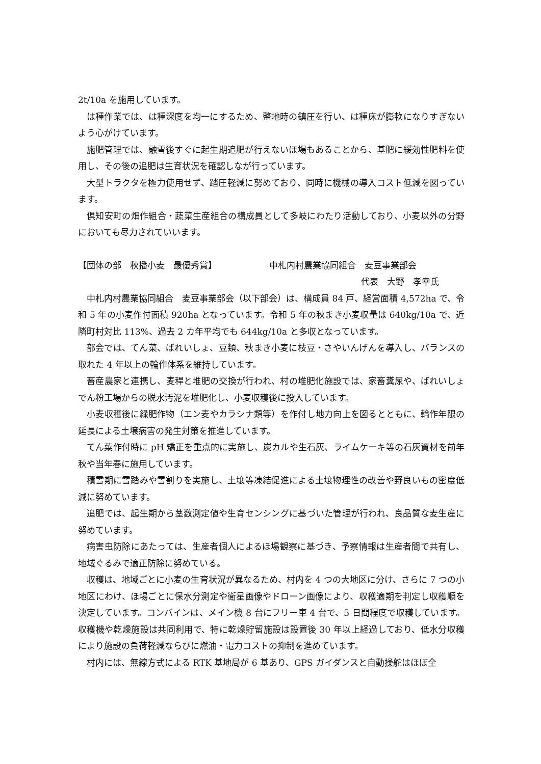2t/10a を施用しています。
は種作業では、は種深度を均一にするため、整地時の鎮圧を行い、は種床が膨軟になりすぎないよう心がけています。
施肥管理では、融雪後すぐに起生期追肥が行えないほ場もあることから、基肥に緩効性肥料を使用し、その後の追肥は生育状況を確認しなが行っています。
大型トラクタを極力使用せず、踏圧軽減に努めており、同時に機械の導入コスト低減を図っています。
倶知安町の畑作組合・蔬菜生産組合の構成員として多岐にわたり活動しており、小麦以外の分野においても尽力されていいます。
【団体の部　秋播小麦　最優秀賞】 中札内村農業協同組合　麦豆事業部会
代表　大野　孝幸氏
中札内村農業協同組合　麦豆事業部会（以下部会）は、構成員 84 戸、経営面積 4,572ha で、令和 5 年の小麦作付面積 920ha となっています。令和 5 年の秋まき小麦収量は 640kg/10a で、近隣町村対比 113%、過去 2 カ年平均でも 644kg/10a と多収となっています。
部会では、てん菜、ばれいしょ、豆類、秋まき小麦に枝豆・さやいんげんを導入し、バランスの取れた 4 年以上の輪作体系を維持しています。
畜産農家と連携し、麦稈と堆肥の交換が行われ、村の堆肥化施設では、家畜糞尿や、ばれいしょでん粉工場からの脱水汚泥を堆肥化し、小麦収穫後に投入しています。
小麦収穫後に緑肥作物（エン麦やカラシナ類等）を作付し地力向上を図るとともに、輪作年限の延長による土壌病害の発生対策を推進しています。
てん菜作付時に pH 矯正を重点的に実施し、炭カルや生石灰、ライムケーキ等の石灰資材を前年秋や当年春に施用しています。
積雪期に雪踏みや雪割りを実施し、土壌等凍結促進による土壌物理性の改善や野良いもの密度低減に努めています。
追肥では、起生期から茎数測定値や生育センシングに基づいた管理が行われ、良品質な麦生産に努めています。
病害虫防除にあたっては、生産者個人によるほ場観察に基づき、予察情報は生産者間で共有し、地域ぐるみで適正防除に努めている。
収穫は、地域ごとに小麦の生育状況が異なるため、村内を 4 つの大地区に分け、さらに 7 つの小地区にわけ、ほ場ごとに保水分測定や衛星画像やドローン画像により、収穫適期を判定し収穫順を決定しています。コンバインは、メイン機 8 台にフリー車 4 台で、5 日間程度で収穫しています。収穫機や乾燥施設は共同利用で、特に乾燥貯留施設は設置後 30 年以上経過しており、低水分収穫により施設の負荷軽減ならびに燃油・電力コストの抑制を進めています。
村内には、無線方式による RTK 基地局が 6 基あり、GPS ガイダンスと自動操舵はほぼ全